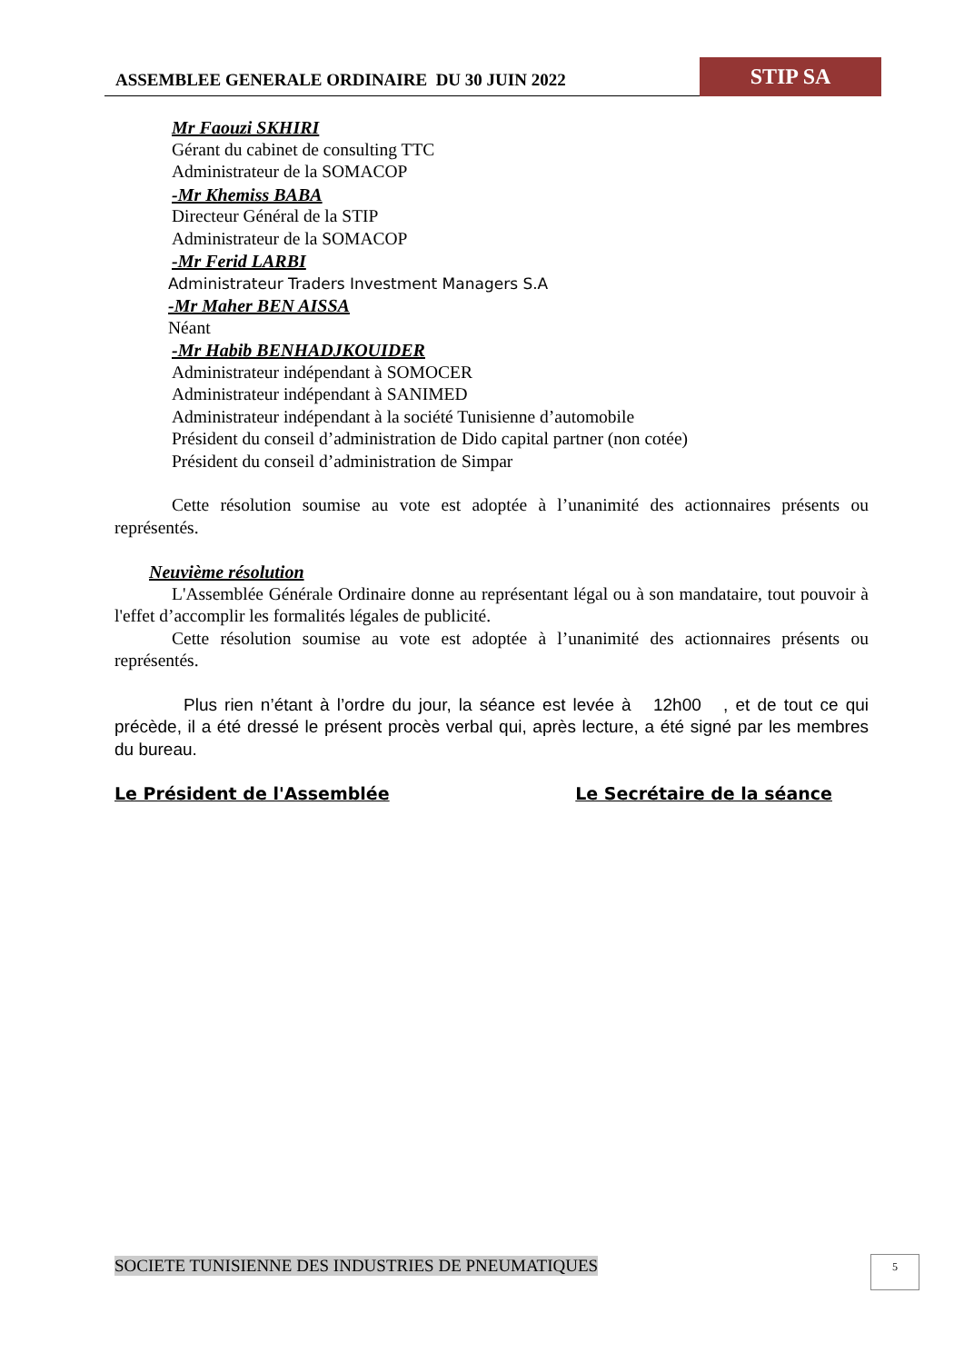ASSEMBLEE GENERALE ORDINAIRE DU 30 JUIN 2022
STIP SA
Mr Faouzi SKHIRI
Gérant du cabinet de consulting TTC
Administrateur de la SOMACOP
-Mr Khemiss BABA
Directeur Général de la STIP
Administrateur de la SOMACOP
-Mr Ferid LARBI
Administrateur Traders Investment Managers S.A
-Mr Maher BEN AISSA
Néant
-Mr Habib BENHADJKOUIDER
Administrateur indépendant à SOMOCER
Administrateur indépendant à SANIMED
Administrateur indépendant à la société Tunisienne d’automobile
Président du conseil d’administration de Dido capital partner (non cotée)
Président du conseil d’administration de Simpar
Cette résolution soumise au vote est adoptée à l’unanimité des actionnaires présents ou représentés.
Neuvième résolution
L'Assemblée Générale Ordinaire donne au représentant légal ou à son mandataire, tout pouvoir à l'effet d’accomplir les formalités légales de publicité.
Cette résolution soumise au vote est adoptée à l’unanimité des actionnaires présents ou représentés.
Plus rien n’étant à l’ordre du jour, la séance est levée à 12h00 , et de tout ce qui précède, il a été dressé le présent procès verbal qui, après lecture, a été signé par les membres du bureau.
Le Président de l'Assemblée Le Secrétaire de la séance
SOCIETE TUNISIENNE DES INDUSTRIES DE PNEUMATIQUES
5